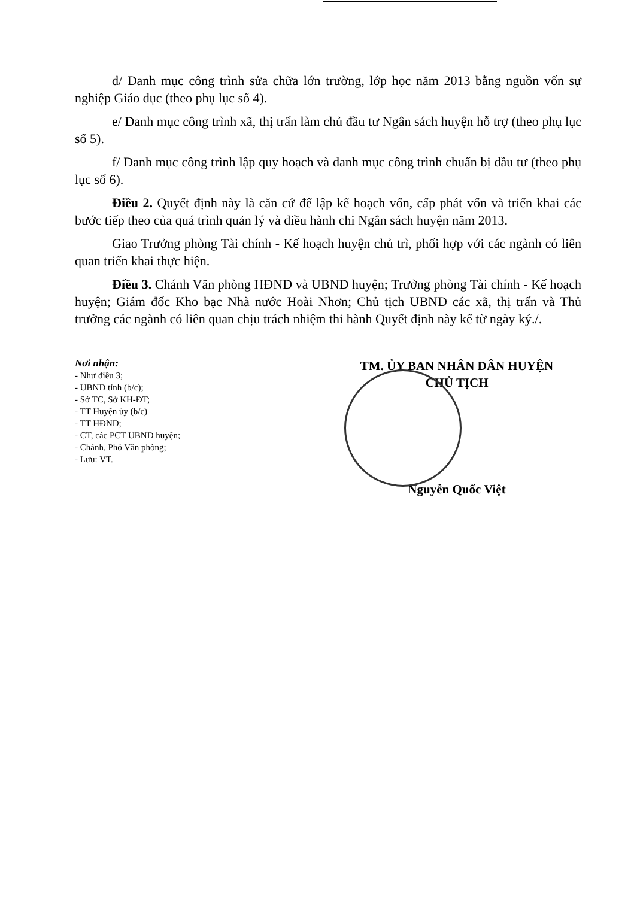d/ Danh mục công trình sửa chữa lớn trường, lớp học năm 2013 bằng nguồn vốn sự nghiệp Giáo dục (theo phụ lục số 4).
e/ Danh mục công trình xã, thị trấn làm chủ đầu tư Ngân sách huyện hỗ trợ (theo phụ lục số 5).
f/ Danh mục công trình lập quy hoạch và danh mục công trình chuẩn bị đầu tư (theo phụ lục số 6).
Điều 2. Quyết định này là căn cứ để lập kế hoạch vốn, cấp phát vốn và triển khai các bước tiếp theo của quá trình quản lý và điều hành chi Ngân sách huyện năm 2013.
Giao Trưởng phòng Tài chính - Kế hoạch huyện chủ trì, phối hợp với các ngành có liên quan triển khai thực hiện.
Điều 3. Chánh Văn phòng HĐND và UBND huyện; Trưởng phòng Tài chính - Kế hoạch huyện; Giám đốc Kho bạc Nhà nước Hoài Nhơn; Chủ tịch UBND các xã, thị trấn và Thủ trưởng các ngành có liên quan chịu trách nhiệm thi hành Quyết định này kể từ ngày ký./.
Nơi nhận:
- Như điều 3;
- UBND tỉnh (b/c);
- Sở TC, Sở KH-ĐT;
- TT Huyện ủy (b/c)
- TT HĐND;
- CT, các PCT UBND huyện;
- Chánh, Phó Văn phòng;
- Lưu: VT.
TM. ỦY BAN NHÂN DÂN HUYỆN
CHỦ TỊCH
Nguyễn Quốc Việt